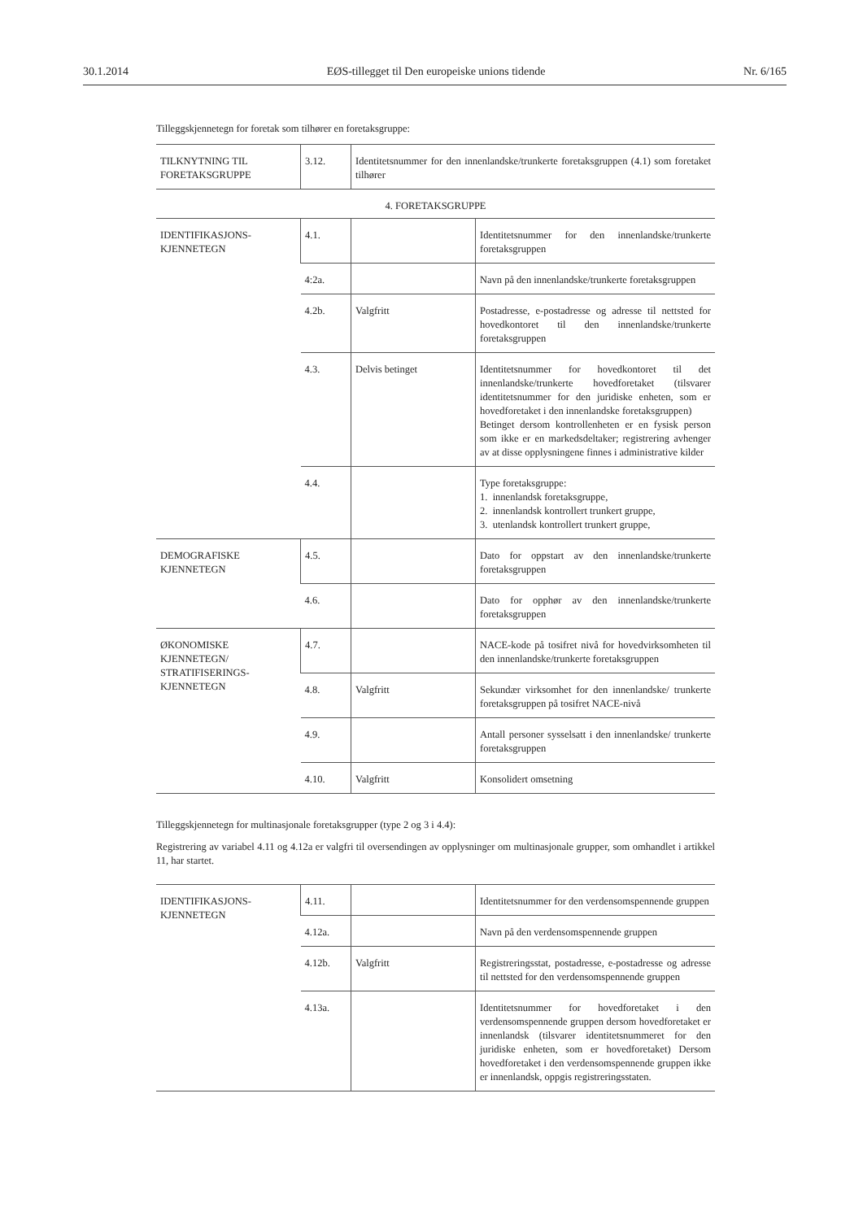30.1.2014 EØS-tillegget til Den europeiske unions tidende Nr. 6/165
Tilleggskjennetegn for foretak som tilhører en foretaksgruppe:
| TILKNYTNING TIL FORETAKSGRUPPE | 3.12. | Identitetsnummer for den innenlandske/trunkerte foretaksgruppen (4.1) som foretaket tilhører | |
| 4. FORETAKSGRUPPE | | | |
| IDENTIFIKASJONS- KJENNETEGN | 4.1. | | Identitetsnummer for den innenlandske/trunkerte foretaksgruppen |
| | 4:2a. | | Navn på den innenlandske/trunkerte foretaksgruppen |
| | 4.2b. | Valgfritt | Postadresse, e-postadresse og adresse til nettsted for hovedkontoret til den innenlandske/trunkerte foretaksgruppen |
| | 4.3. | Delvis betinget | Identitetsnummer for hovedkontoret til det innenlandske/trunkerte hovedforetaket (tilsvarer identitetsnummer for den juridiske enheten, som er hovedforetaket i den innenlandske foretaksgruppen) Betinget dersom kontrollenheten er en fysisk person som ikke er en markedsdeltaker; registrering avhenger av at disse opplysningene finnes i administrative kilder |
| | 4.4. | | Type foretaksgruppe: 1. innenlandsk foretaksgruppe, 2. innenlandsk kontrollert trunkert gruppe, 3. utenlandsk kontrollert trunkert gruppe, |
| DEMOGRAFISKE KJENNETEGN | 4.5. | | Dato for oppstart av den innenlandske/trunkerte foretaksgruppen |
| | 4.6. | | Dato for opphør av den innenlandske/trunkerte foretaksgruppen |
| ØKONOMISKE KJENNETEGN/ STRATIFISERINGS- KJENNETEGN | 4.7. | | NACE-kode på tosifret nivå for hovedvirksomheten til den innenlandske/trunkerte foretaksgruppen |
| | 4.8. | Valgfritt | Sekundær virksomhet for den innenlandske/ trunkerte foretaksgruppen på tosifret NACE-nivå |
| | 4.9. | | Antall personer sysselsatt i den innenlandske/ trunkerte foretaksgruppen |
| | 4.10. | Valgfritt | Konsolidert omsetning |
Tilleggskjennetegn for multinasjonale foretaksgrupper (type 2 og 3 i 4.4):
Registrering av variabel 4.11 og 4.12a er valgfri til oversendingen av opplysninger om multinasjonale grupper, som omhandlet i artikkel 11, har startet.
| IDENTIFIKASJONS- KJENNETEGN | 4.11. | | Identitetsnummer for den verdensomspennende gruppen |
| | 4.12a. | | Navn på den verdensomspennende gruppen |
| | 4.12b. | Valgfritt | Registreringsstat, postadresse, e-postadresse og adresse til nettsted for den verdensomspennende gruppen |
| | 4.13a. | | Identitetsnummer for hovedforetaket i den verdensomspennende gruppen dersom hovedforetaket er innenlandsk (tilsvarer identitetsnummeret for den juridiske enheten, som er hovedforetaket) Dersom hovedforetaket i den verdensomspennende gruppen ikke er innenlandsk, oppgis registreringsstaten. |